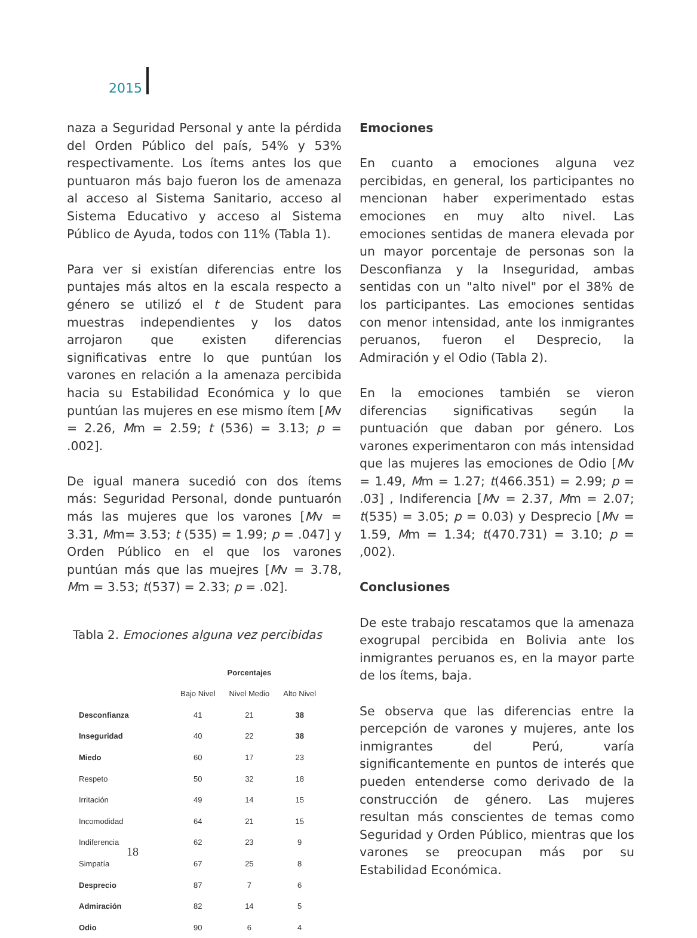2015
naza a Seguridad Personal y ante la pérdida del Orden Público del país, 54% y 53% respectivamente. Los ítems antes los que puntuaron más bajo fueron los de amenaza al acceso al Sistema Sanitario, acceso al Sistema Educativo y acceso al Sistema Público de Ayuda, todos con 11% (Tabla 1).
Para ver si existían diferencias entre los puntajes más altos en la escala respecto a género se utilizó el t de Student para muestras independientes y los datos arrojaron que existen diferencias significativas entre lo que puntúan los varones en relación a la amenaza percibida hacia su Estabilidad Económica y lo que puntúan las mujeres en ese mismo ítem [Mv = 2.26, Mm = 2.59; t (536) = 3.13; p = .002].
De igual manera sucedió con dos ítems más: Seguridad Personal, donde puntuarón más las mujeres que los varones [Mv = 3.31, Mm= 3.53; t (535) = 1.99; p = .047] y Orden Público en el que los varones puntúan más que las muejres [Mv = 3.78, Mm = 3.53; t(537) = 2.33; p = .02].
Tabla 2. Emociones alguna vez percibidas
| | | Porcentajes | |
| --- | --- | --- | --- |
| | Bajo Nivel | Nivel Medio | Alto Nivel |
| Desconfianza | 41 | 21 | 38 |
| Inseguridad | 40 | 22 | 38 |
| Miedo | 60 | 17 | 23 |
| Respeto | 50 | 32 | 18 |
| Irritación | 49 | 14 | 15 |
| Incomodidad | 64 | 21 | 15 |
| Indiferencia | 62 | 23 | 9 |
| Simpatía | 67 | 25 | 8 |
| Desprecio | 87 | 7 | 6 |
| Admiración | 82 | 14 | 5 |
| Odio | 90 | 6 | 4 |
Emociones
En cuanto a emociones alguna vez percibidas, en general, los participantes no mencionan haber experimentado estas emociones en muy alto nivel. Las emociones sentidas de manera elevada por un mayor porcentaje de personas son la Desconfianza y la Inseguridad, ambas sentidas con un "alto nivel" por el 38% de los participantes. Las emociones sentidas con menor intensidad, ante los inmigrantes peruanos, fueron el Desprecio, la Admiración y el Odio (Tabla 2).
En la emociones también se vieron diferencias significativas según la puntuación que daban por género. Los varones experimentaron con más intensidad que las mujeres las emociones de Odio [Mv = 1.49, Mm = 1.27; t(466.351) = 2.99; p = .03] , Indiferencia [Mv = 2.37, Mm = 2.07; t(535) = 3.05; p = 0.03) y Desprecio [Mv = 1.59, Mm = 1.34; t(470.731) = 3.10; p = ,002).
Conclusiones
De este trabajo rescatamos que la amenaza exogrupal percibida en Bolivia ante los inmigrantes peruanos es, en la mayor parte de los ítems, baja.
Se observa que las diferencias entre la percepción de varones y mujeres, ante los inmigrantes del Perú, varía significantemente en puntos de interés que pueden entenderse como derivado de la construcción de género. Las mujeres resultan más conscientes de temas como Seguridad y Orden Público, mientras que los varones se preocupan más por su Estabilidad Económica.
18